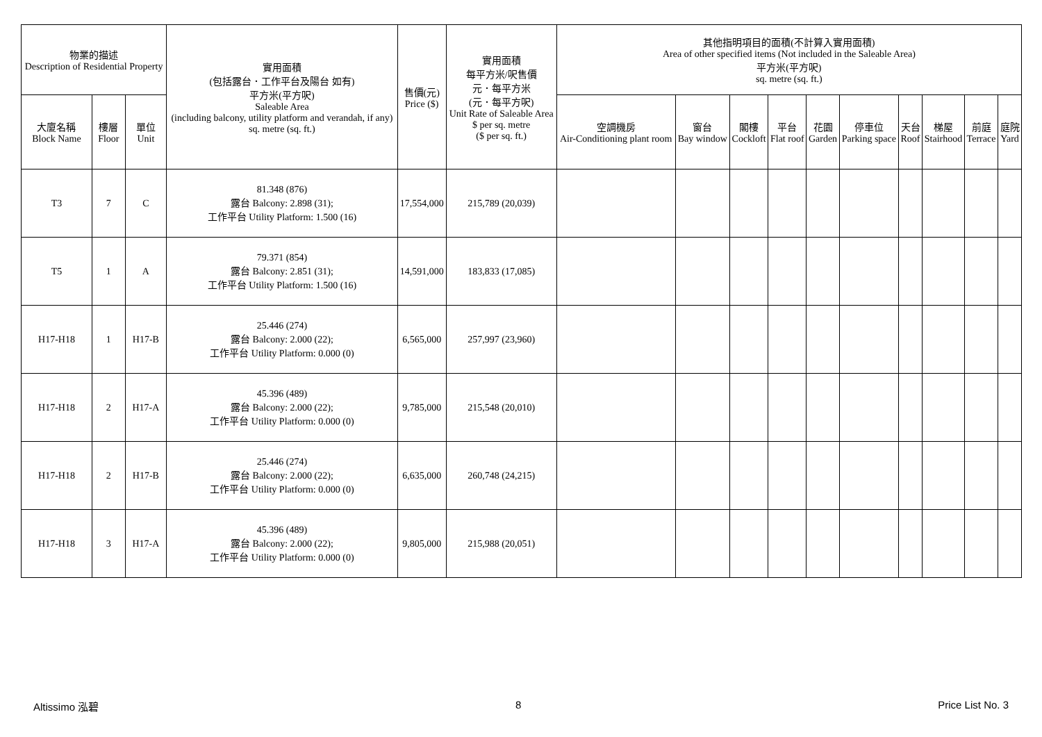| 物業的描述 Description of Residential Property | | | 實用面積 (包括露台．工作平台及陽台 如有) 平方米(平方呎) Saleable Area (including balcony, utility platform and verandah, if any) sq. metre (sq. ft.) | 售價(元) Price ($) | 實用面積 每平方米/呎售價 元．每平方米 (元．每平方呎) Unit Rate of Saleable Area $ per sq. metre ($ per sq. ft.) | 其他指明項目的面積(不計算入實用面積) Area of other specified items (Not included in the Saleable Area) 平方米(平方呎) sq. metre (sq. ft.) | | | | | | | | | |
| --- | --- | --- | --- | --- | --- | --- | --- | --- | --- | --- | --- | --- | --- | --- | --- |
| 大廈名稱 Block Name | 樓層 Floor | 單位 Unit | | | | 空調機房 Air-Conditioning plant room | 窗台 Bay window | 閣樓 Cockloft | 平台 Flat roof | 花園 Garden | 停車位 Parking space | 天台 Roof | 梯屋 Stairhood | 前庭 Terrace | 庭院 Yard |
| T3 | 7 | C | 81.348 (876) 露台 Balcony: 2.898 (31); 工作平台 Utility Platform: 1.500 (16) | 17,554,000 | 215,789 (20,039) | | | | | | | | | | |
| T5 | 1 | A | 79.371 (854) 露台 Balcony: 2.851 (31); 工作平台 Utility Platform: 1.500 (16) | 14,591,000 | 183,833 (17,085) | | | | | | | | | | |
| H17-H18 | 1 | H17-B | 25.446 (274) 露台 Balcony: 2.000 (22); 工作平台 Utility Platform: 0.000 (0) | 6,565,000 | 257,997 (23,960) | | | | | | | | | | |
| H17-H18 | 2 | H17-A | 45.396 (489) 露台 Balcony: 2.000 (22); 工作平台 Utility Platform: 0.000 (0) | 9,785,000 | 215,548 (20,010) | | | | | | | | | | |
| H17-H18 | 2 | H17-B | 25.446 (274) 露台 Balcony: 2.000 (22); 工作平台 Utility Platform: 0.000 (0) | 6,635,000 | 260,748 (24,215) | | | | | | | | | | |
| H17-H18 | 3 | H17-A | 45.396 (489) 露台 Balcony: 2.000 (22); 工作平台 Utility Platform: 0.000 (0) | 9,805,000 | 215,988 (20,051) | | | | | | | | | | |
Altissimo 泓碧 8 Price List No. 3